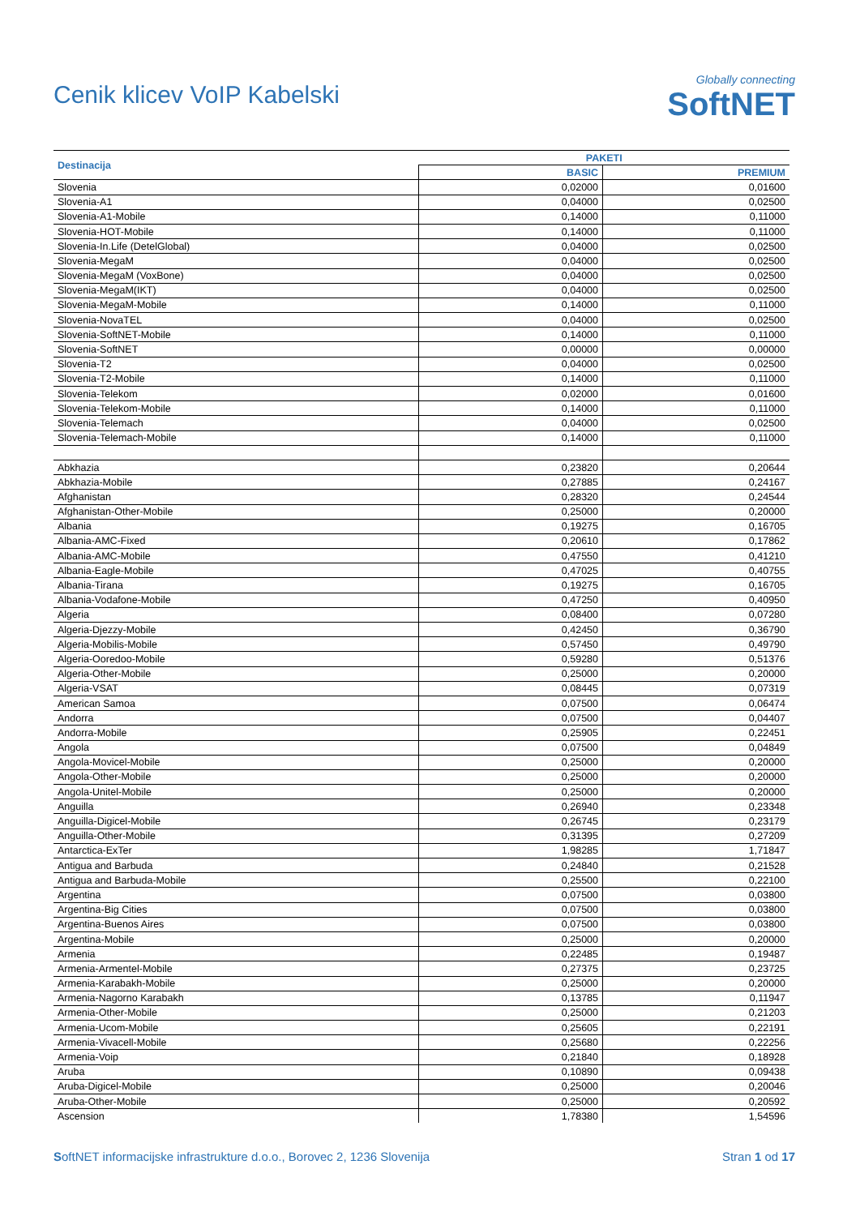Cenik klicev VoIP Kabelski
Globally connecting
SoftNET
| Destinacija | PAKETI | |
| --- | --- | --- |
| | BASIC | PREMIUM |
| Slovenia | 0,02000 | 0,01600 |
| Slovenia-A1 | 0,04000 | 0,02500 |
| Slovenia-A1-Mobile | 0,14000 | 0,11000 |
| Slovenia-HOT-Mobile | 0,14000 | 0,11000 |
| Slovenia-In.Life (DetelGlobal) | 0,04000 | 0,02500 |
| Slovenia-MegaM | 0,04000 | 0,02500 |
| Slovenia-MegaM (VoxBone) | 0,04000 | 0,02500 |
| Slovenia-MegaM(IKT) | 0,04000 | 0,02500 |
| Slovenia-MegaM-Mobile | 0,14000 | 0,11000 |
| Slovenia-NovaTEL | 0,04000 | 0,02500 |
| Slovenia-SoftNET-Mobile | 0,14000 | 0,11000 |
| Slovenia-SoftNET | 0,00000 | 0,00000 |
| Slovenia-T2 | 0,04000 | 0,02500 |
| Slovenia-T2-Mobile | 0,14000 | 0,11000 |
| Slovenia-Telekom | 0,02000 | 0,01600 |
| Slovenia-Telekom-Mobile | 0,14000 | 0,11000 |
| Slovenia-Telemach | 0,04000 | 0,02500 |
| Slovenia-Telemach-Mobile | 0,14000 | 0,11000 |
| Abkhazia | 0,23820 | 0,20644 |
| Abkhazia-Mobile | 0,27885 | 0,24167 |
| Afghanistan | 0,28320 | 0,24544 |
| Afghanistan-Other-Mobile | 0,25000 | 0,20000 |
| Albania | 0,19275 | 0,16705 |
| Albania-AMC-Fixed | 0,20610 | 0,17862 |
| Albania-AMC-Mobile | 0,47550 | 0,41210 |
| Albania-Eagle-Mobile | 0,47025 | 0,40755 |
| Albania-Tirana | 0,19275 | 0,16705 |
| Albania-Vodafone-Mobile | 0,47250 | 0,40950 |
| Algeria | 0,08400 | 0,07280 |
| Algeria-Djezzy-Mobile | 0,42450 | 0,36790 |
| Algeria-Mobilis-Mobile | 0,57450 | 0,49790 |
| Algeria-Ooredoo-Mobile | 0,59280 | 0,51376 |
| Algeria-Other-Mobile | 0,25000 | 0,20000 |
| Algeria-VSAT | 0,08445 | 0,07319 |
| American Samoa | 0,07500 | 0,06474 |
| Andorra | 0,07500 | 0,04407 |
| Andorra-Mobile | 0,25905 | 0,22451 |
| Angola | 0,07500 | 0,04849 |
| Angola-Movicel-Mobile | 0,25000 | 0,20000 |
| Angola-Other-Mobile | 0,25000 | 0,20000 |
| Angola-Unitel-Mobile | 0,25000 | 0,20000 |
| Anguilla | 0,26940 | 0,23348 |
| Anguilla-Digicel-Mobile | 0,26745 | 0,23179 |
| Anguilla-Other-Mobile | 0,31395 | 0,27209 |
| Antarctica-ExTer | 1,98285 | 1,71847 |
| Antigua and Barbuda | 0,24840 | 0,21528 |
| Antigua and Barbuda-Mobile | 0,25500 | 0,22100 |
| Argentina | 0,07500 | 0,03800 |
| Argentina-Big Cities | 0,07500 | 0,03800 |
| Argentina-Buenos Aires | 0,07500 | 0,03800 |
| Argentina-Mobile | 0,25000 | 0,20000 |
| Armenia | 0,22485 | 0,19487 |
| Armenia-Armentel-Mobile | 0,27375 | 0,23725 |
| Armenia-Karabakh-Mobile | 0,25000 | 0,20000 |
| Armenia-Nagorno Karabakh | 0,13785 | 0,11947 |
| Armenia-Other-Mobile | 0,25000 | 0,21203 |
| Armenia-Ucom-Mobile | 0,25605 | 0,22191 |
| Armenia-Vivacell-Mobile | 0,25680 | 0,22256 |
| Armenia-Voip | 0,21840 | 0,18928 |
| Aruba | 0,10890 | 0,09438 |
| Aruba-Digicel-Mobile | 0,25000 | 0,20046 |
| Aruba-Other-Mobile | 0,25000 | 0,20592 |
| Ascension | 1,78380 | 1,54596 |
SoftNET informacijske infrastrukture d.o.o., Borovec 2, 1236 Slovenija Stran 1 od 17